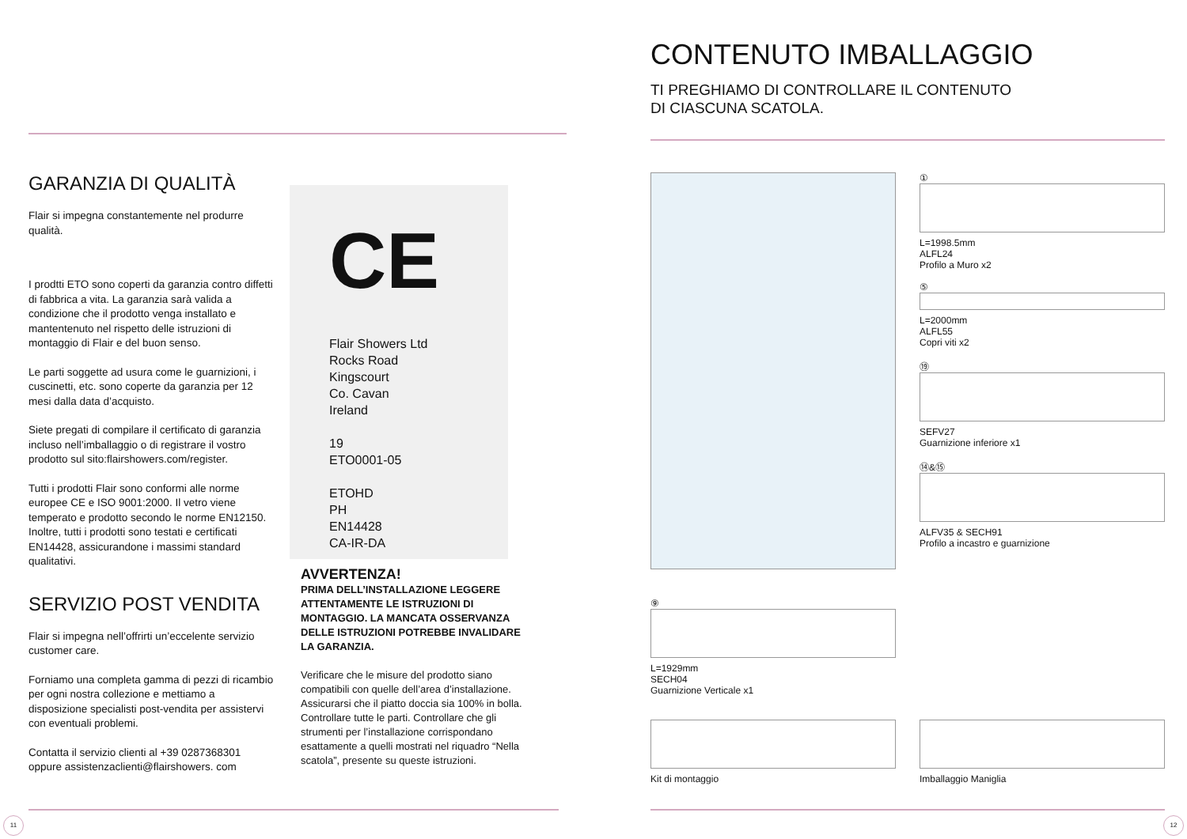GARANZIA DI QUALITÀ
Flair si impegna constantemente nel produrre qualità.
I prodtti ETO sono coperti da garanzia contro diffetti di fabbrica a vita. La garanzia sarà valida a condizione che il prodotto venga installato e mantentenuto nel rispetto delle istruzioni di montaggio di Flair e del buon senso.
Le parti soggette ad usura come le guarnizioni, i cuscinetti, etc. sono coperte da garanzia per 12 mesi dalla data d’acquisto.
Siete pregati di compilare il certificato di garanzia incluso nell’imballaggio o di registrare il vostro prodotto sul sito:flairshowers.com/register.
Tutti i prodotti Flair sono conformi alle norme europee CE e ISO 9001:2000. Il vetro viene temperato e prodotto secondo le norme EN12150. Inoltre, tutti i prodotti sono testati e certificati EN14428, assicurandone i massimi standard qualitativi.
SERVIZIO POST VENDITA
Flair si impegna nell’offrirti un’eccelente servizio customer care.
Forniamo una completa gamma di pezzi di ricambio per ogni nostra collezione e mettiamo a disposizione specialisti post-vendita per assistervi con eventuali problemi.
Contatta il servizio clienti al +39 0287368301 oppure assistenzaclienti@flairshowers. com
CE
Flair Showers Ltd
Rocks Road
Kingscourt
Co. Cavan
Ireland
19
ETO0001-05
ETOHD
PH
EN14428
CA-IR-DA
AVVERTENZA!
PRIMA DELL’INSTALLAZIONE LEGGERE ATTENTAMENTE LE ISTRUZIONI DI MONTAGGIO. LA MANCATA OSSERVANZA DELLE ISTRUZIONI POTREBBE INVALIDARE LA GARANZIA.
Verificare che le misure del prodotto siano compatibili con quelle dell’area d’installazione. Assicurarsi che il piatto doccia sia 100% in bolla. Controllare tutte le parti. Controllare che gli strumenti per l’installazione corrispondano esattamente a quelli mostrati nel riquadro “Nella scatola”, presente su queste istruzioni.
11
CONTENUTO IMBALLAGGIO
TI PREGHIAMO DI CONTROLLARE IL CONTENUTO
DI CIASCUNA SCATOLA.
①
L=1998.5mm
ALFL24
Profilo a Muro x2
⑤
L=2000mm
ALFL55
Copri viti x2
⑲
SEFV27
Guarnizione inferiore x1
⑭&⑮
ALFV35 & SECH91
Profilo a incastro e guarnizione
⑨
L=1929mm
SECH04
Guarnizione Verticale x1
Kit di montaggio
Imballaggio Maniglia
12